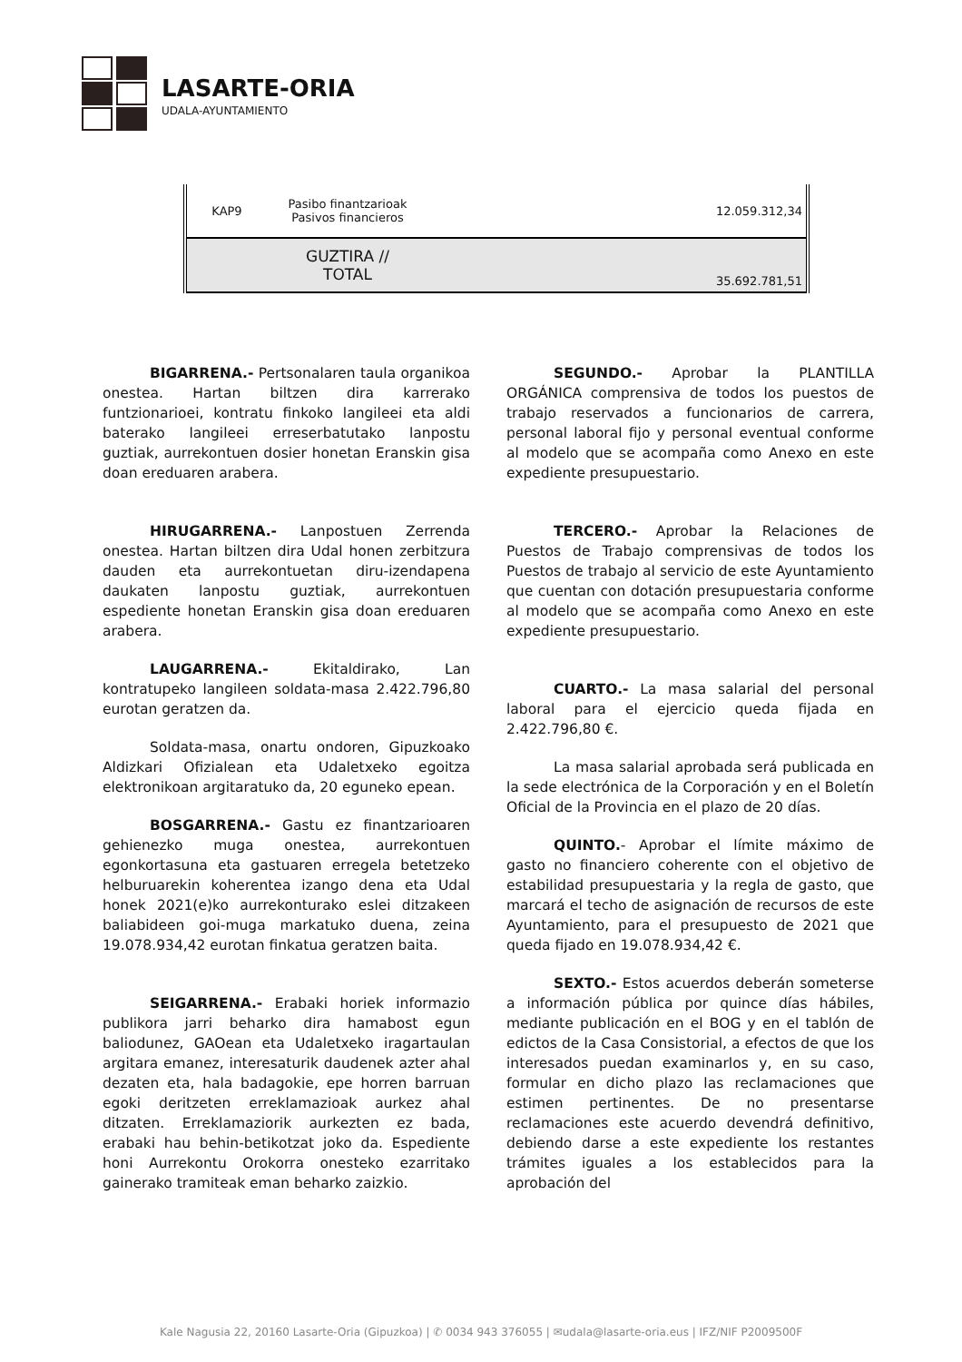LASARTE-ORIA
UDALA-AYUNTAMIENTO
| KAP9 | Pasibo finantzarioak Pasivos financieros | 12.059.312,34 |
| | GUZTIRA // TOTAL | 35.692.781,51 |
BIGARRENA.- Pertsonalaren taula organikoa onestea. Hartan biltzen dira karrerako funtzionarioei, kontratu finkoko langileei eta aldi baterako langileei erreserbatutako lanpostu guztiak, aurrekontuen dosier honetan Eranskin gisa doan ereduaren arabera.
HIRUGARRENA.- Lanpostuen Zerrenda onestea. Hartan biltzen dira Udal honen zerbitzura dauden eta aurrekontuetan diru-izendapena daukaten lanpostu guztiak, aurrekontuen espediente honetan Eranskin gisa doan ereduaren arabera.
LAUGARRENA.- Ekitaldirako, Lan kontratupeko langileen soldata-masa 2.422.796,80 eurotan geratzen da.
Soldata-masa, onartu ondoren, Gipuzkoako Aldizkari Ofizialean eta Udaletxeko egoitza elektronikoan argitaratuko da, 20 eguneko epean.
BOSGARRENA.- Gastu ez finantzarioaren gehienezko muga onestea, aurrekontuen egonkortasuna eta gastuaren erregela betetzeko helburuarekin koherentea izango dena eta Udal honek 2021(e)ko aurrekonturako eslei ditzakeen baliabideen goi-muga markatuko duena, zeina 19.078.934,42 eurotan finkatua geratzen baita.
SEIGARRENA.- Erabaki horiek informazio publikora jarri beharko dira hamabost egun baliodunez, GAOean eta Udaletxeko iragartaulan argitara emanez, interesaturik daudenek azter ahal dezaten eta, hala badagokie, epe horren barruan egoki deritzeten erreklamazioak aurkez ahal ditzaten. Erreklamaziorik aurkezten ez bada, erabaki hau behin-betikotzat joko da. Espediente honi Aurrekontu Orokorra onesteko ezarritako gainerako tramiteak eman beharko zaizkio.
SEGUNDO.- Aprobar la PLANTILLA ORGÁNICA comprensiva de todos los puestos de trabajo reservados a funcionarios de carrera, personal laboral fijo y personal eventual conforme al modelo que se acompaña como Anexo en este expediente presupuestario.
TERCERO.- Aprobar la Relaciones de Puestos de Trabajo comprensivas de todos los Puestos de trabajo al servicio de este Ayuntamiento que cuentan con dotación presupuestaria conforme al modelo que se acompaña como Anexo en este expediente presupuestario.
CUARTO.- La masa salarial del personal laboral para el ejercicio queda fijada en 2.422.796,80 €.
La masa salarial aprobada será publicada en la sede electrónica de la Corporación y en el Boletín Oficial de la Provincia en el plazo de 20 días.
QUINTO.- Aprobar el límite máximo de gasto no financiero coherente con el objetivo de estabilidad presupuestaria y la regla de gasto, que marcará el techo de asignación de recursos de este Ayuntamiento, para el presupuesto de 2021 que queda fijado en 19.078.934,42 €.
SEXTO.- Estos acuerdos deberán someterse a información pública por quince días hábiles, mediante publicación en el BOG y en el tablón de edictos de la Casa Consistorial, a efectos de que los interesados puedan examinarlos y, en su caso, formular en dicho plazo las reclamaciones que estimen pertinentes. De no presentarse reclamaciones este acuerdo devendrá definitivo, debiendo darse a este expediente los restantes trámites iguales a los establecidos para la aprobación del
Kale Nagusia 22, 20160 Lasarte-Oria (Gipuzkoa) | ✆ 0034 943 376055 | ✉udala@lasarte-oria.eus | IFZ/NIF P2009500F